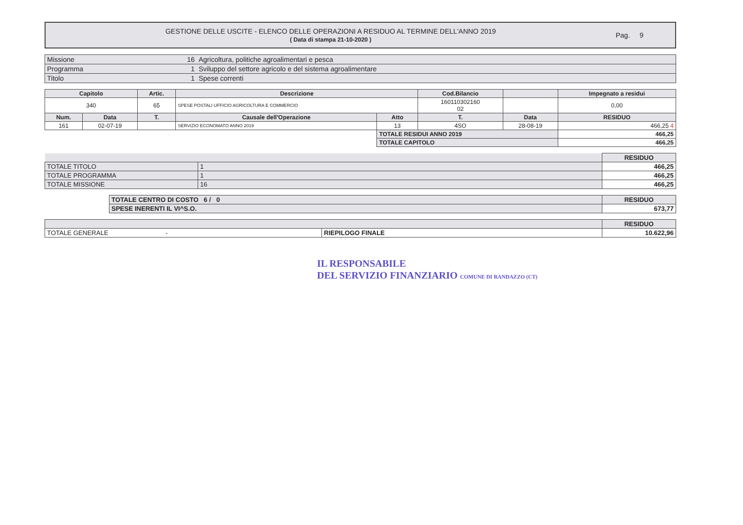GESTIONE DELLE USCITE - ELENCO DELLE OPERAZIONI A RESIDUO AL TERMINE DELL'ANNO 2019
( Data di stampa 21-10-2020 )
Pag. 9
| Missione | 16 | Agricoltura, politiche agroalimentari e pesca |
| Programma | 1 | Sviluppo del settore agricolo e del sistema agroalimentare |
| Titolo | 1 | Spese correnti |
| Capitolo | | Artic. | Descrizione | | Cod.Bilancio | | Impegnato a residui |
| --- | --- | --- | --- | --- | --- | --- | --- |
| 340 | | 65 | SPESE POSTALI UFFICIO AGRICOLTURA E COMMERCIO | | 160110302160 02 | | 0,00 |
| Num. | Data | T. | Causale dell'Operazione | Atto | T. | Data | RESIDUO |
| 161 | 02-07-19 | | SERVIZIO ECONOMATO ANNO 2019 | 13 | 4SO | 28-08-19 | 466,25 4 |
| | | | | TOTALE RESIDUI ANNO 2019 | | | 466,25 |
| | | | | TOTALE CAPITOLO | | | 466,25 |
| | | RESIDUO |
| TOTALE TITOLO | 1 | 466,25 |
| TOTALE PROGRAMMA | 1 | 466,25 |
| TOTALE MISSIONE | 16 | 466,25 |
| TOTALE CENTRO DI COSTO 6 / 0 | RESIDUO |
| SPESE INERENTI IL VI^S.O. | 673,77 |
| | | RESIDUO |
| TOTALE GENERALE - | RIEPILOGO FINALE | 10.622,96 |
IL RESPONSABILE
DEL SERVIZIO FINANZIARIO COMUNE DI RANDAZZO (CT)